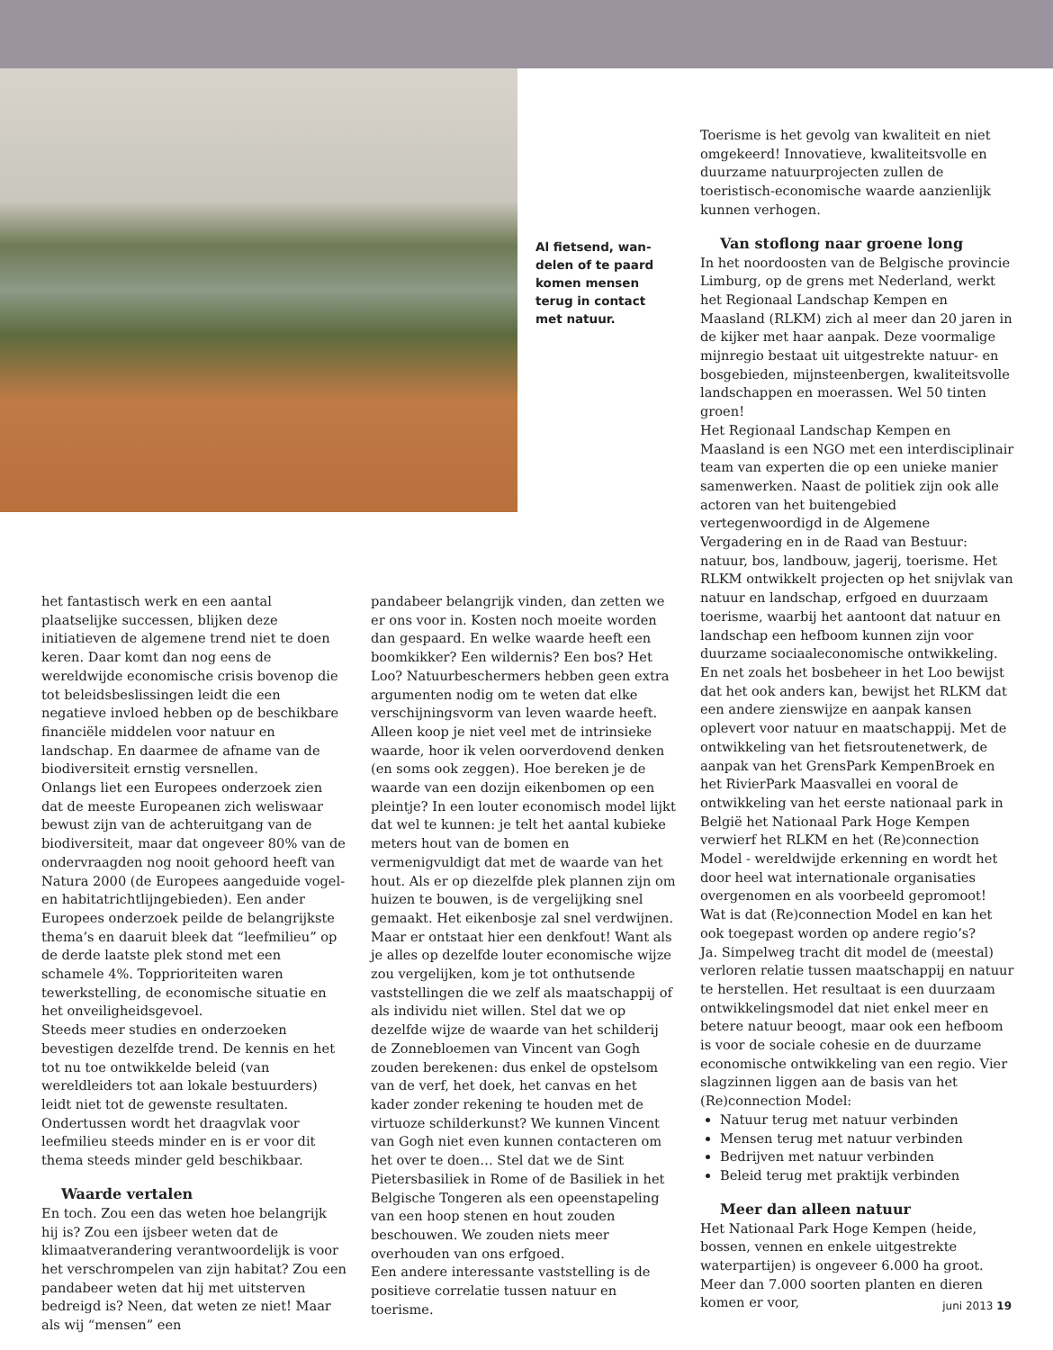Al fietsend, wan-delen of te paard komen mensen terug in contact met natuur.
het fantastisch werk en een aantal plaatselijke successen, blijken deze initiatieven de algemene trend niet te doen keren. Daar komt dan nog eens de wereldwijde economische crisis bovenop die tot beleidsbeslissingen leidt die een negatieve invloed hebben op de beschikbare financiële middelen voor natuur en landschap. En daarmee de afname van de biodiversiteit ernstig versnellen.
Onlangs liet een Europees onderzoek zien dat de meeste Europeanen zich weliswaar bewust zijn van de achteruitgang van de biodiversiteit, maar dat ongeveer 80% van de ondervraagden nog nooit gehoord heeft van Natura 2000 (de Europees aangeduide vogel- en habitatrichtlijngebieden). Een ander Europees onderzoek peilde de belangrijkste thema’s en daaruit bleek dat “leefmilieu” op de derde laatste plek stond met een schamele 4%. Topprioriteiten waren tewerkstelling, de economische situatie en het onveiligheidsgevoel.
Steeds meer studies en onderzoeken bevestigen dezelfde trend. De kennis en het tot nu toe ontwikkelde beleid (van wereldleiders tot aan lokale bestuurders) leidt niet tot de gewenste resultaten. Ondertussen wordt het draagvlak voor leefmilieu steeds minder en is er voor dit thema steeds minder geld beschikbaar.
Waarde vertalen
En toch. Zou een das weten hoe belangrijk hij is? Zou een ijsbeer weten dat de klimaatverandering verantwoordelijk is voor het verschrompelen van zijn habitat? Zou een pandabeer weten dat hij met uitsterven bedreigd is? Neen, dat weten ze niet! Maar als wij “mensen” een
pandabeer belangrijk vinden, dan zetten we er ons voor in. Kosten noch moeite worden dan gespaard. En welke waarde heeft een boomkikker? Een wildernis? Een bos? Het Loo? Natuurbeschermers hebben geen extra argumenten nodig om te weten dat elke verschijningsvorm van leven waarde heeft. Alleen koop je niet veel met de intrinsieke waarde, hoor ik velen oorverdovend denken (en soms ook zeggen). Hoe bereken je de waarde van een dozijn eikenbomen op een pleintje? In een louter economisch model lijkt dat wel te kunnen: je telt het aantal kubieke meters hout van de bomen en vermenigvuldigt dat met de waarde van het hout. Als er op diezelfde plek plannen zijn om huizen te bouwen, is de vergelijking snel gemaakt. Het eikenbosje zal snel verdwijnen. Maar er ontstaat hier een denkfout! Want als je alles op dezelfde louter economische wijze zou vergelijken, kom je tot onthutsende vaststellingen die we zelf als maatschappij of als individu niet willen. Stel dat we op dezelfde wijze de waarde van het schilderij de Zonnebloemen van Vincent van Gogh zouden berekenen: dus enkel de opstelsom van de verf, het doek, het canvas en het kader zonder rekening te houden met de virtuoze schilderkunst? We kunnen Vincent van Gogh niet even kunnen contacteren om het over te doen… Stel dat we de Sint Pietersbasiliek in Rome of de Basiliek in het Belgische Tongeren als een opeenstapeling van een hoop stenen en hout zouden beschouwen. We zouden niets meer overhouden van ons erfgoed.
Een andere interessante vaststelling is de positieve correlatie tussen natuur en toerisme.
Toerisme is het gevolg van kwaliteit en niet omgekeerd! Innovatieve, kwaliteitsvolle en duurzame natuurprojecten zullen de toeristisch-economische waarde aanzienlijk kunnen verhogen.
Van stoflong naar groene long
In het noordoosten van de Belgische provincie Limburg, op de grens met Nederland, werkt het Regionaal Landschap Kempen en Maasland (RLKM) zich al meer dan 20 jaren in de kijker met haar aanpak. Deze voormalige mijnregio bestaat uit uitgestrekte natuur- en bosgebieden, mijnsteenbergen, kwaliteitsvolle landschappen en moerassen. Wel 50 tinten groen!
Het Regionaal Landschap Kempen en Maasland is een NGO met een interdisciplinair team van experten die op een unieke manier samenwerken. Naast de politiek zijn ook alle actoren van het buitengebied vertegenwoordigd in de Algemene Vergadering en in de Raad van Bestuur: natuur, bos, landbouw, jagerij, toerisme. Het RLKM ontwikkelt projecten op het snijvlak van natuur en landschap, erfgoed en duurzaam toerisme, waarbij het aantoont dat natuur en landschap een hefboom kunnen zijn voor duurzame sociaaleconomische ontwikkeling.
En net zoals het bosbeheer in het Loo bewijst dat het ook anders kan, bewijst het RLKM dat een andere zienswijze en aanpak kansen oplevert voor natuur en maatschappij. Met de ontwikkeling van het fietsroutenetwerk, de aanpak van het GrensPark KempenBroek en het RivierPark Maasvallei en vooral de ontwikkeling van het eerste nationaal park in België het Nationaal Park Hoge Kempen verwierf het RLKM en het (Re)connection Model - wereldwijde erkenning en wordt het door heel wat internationale organisaties overgenomen en als voorbeeld gepromoot!
Wat is dat (Re)connection Model en kan het ook toegepast worden op andere regio’s?
Ja. Simpelweg tracht dit model de (meestal) verloren relatie tussen maatschappij en natuur te herstellen. Het resultaat is een duurzaam ontwikkelingsmodel dat niet enkel meer en betere natuur beoogt, maar ook een hefboom is voor de sociale cohesie en de duurzame economische ontwikkeling van een regio. Vier slagzinnen liggen aan de basis van het (Re)connection Model:
Natuur terug met natuur verbinden
Mensen terug met natuur verbinden
Bedrijven met natuur verbinden
Beleid terug met praktijk verbinden
Meer dan alleen natuur
Het Nationaal Park Hoge Kempen (heide, bossen, vennen en enkele uitgestrekte waterpartijen) is ongeveer 6.000 ha groot. Meer dan 7.000 soorten planten en dieren komen er voor,
juni 2013 19